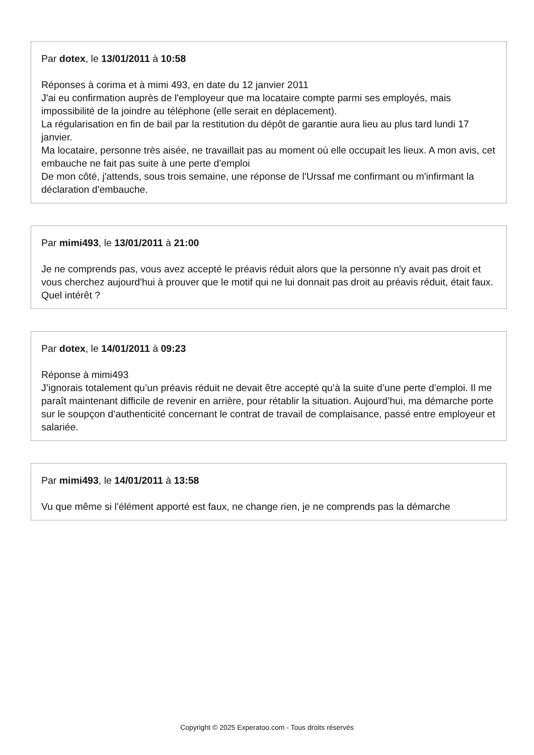Par dotex, le 13/01/2011 à 10:58
Réponses à corima et à mimi 493, en date du 12 janvier 2011
J'ai eu confirmation auprès de l'employeur que ma locataire compte parmi ses employés, mais impossibilité de la joindre au téléphone (elle serait en déplacement).
La régularisation en fin de bail par la restitution du dépôt de garantie aura lieu au plus tard lundi 17 janvier.
Ma locataire, personne très aisée, ne travaillait pas au moment où elle occupait les lieux. A mon avis, cet embauche ne fait pas suite à une perte d'emploi
De mon côté, j'attends, sous trois semaine, une réponse de l'Urssaf me confirmant ou m'infirmant la déclaration d'embauche.
Par mimi493, le 13/01/2011 à 21:00
Je ne comprends pas, vous avez accepté le préavis réduit alors que la personne n'y avait pas droit et vous cherchez aujourd'hui à prouver que le motif qui ne lui donnait pas droit au préavis réduit, était faux. Quel intérêt ?
Par dotex, le 14/01/2011 à 09:23
Réponse à mimi493
J’ignorais totalement qu’un préavis réduit ne devait être accepté qu’à la suite d’une perte d’emploi. Il me paraît maintenant difficile de revenir en arrière, pour rétablir la situation. Aujourd’hui, ma démarche porte sur le soupçon d’authenticité concernant le contrat de travail de complaisance, passé entre employeur et salariée.
Par mimi493, le 14/01/2011 à 13:58
Vu que même si l'élément apporté est faux, ne change rien, je ne comprends pas la démarche
Copyright © 2025 Experatoo.com - Tous droits réservés